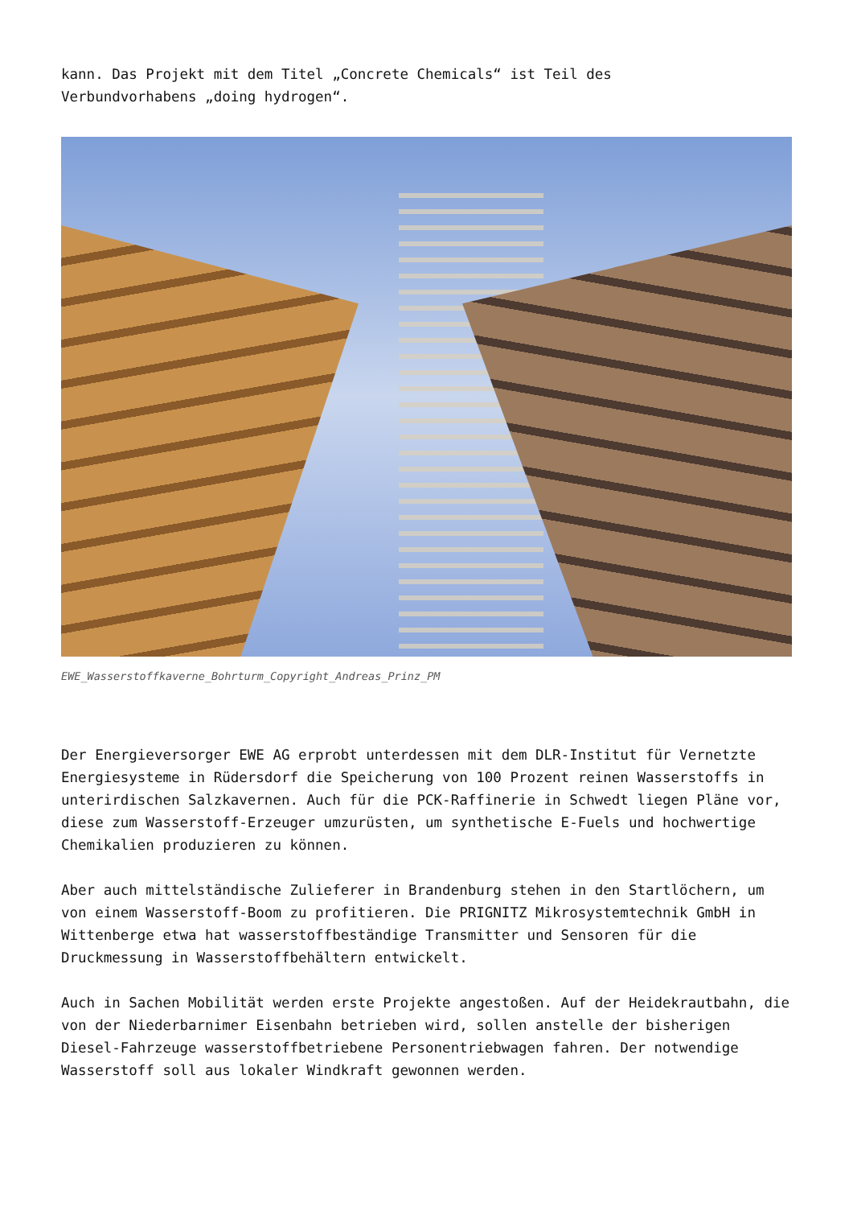kann. Das Projekt mit dem Titel „Concrete Chemicals“ ist Teil des
Verbundvorhabens „doing hydrogen“.
EWE_Wasserstoffkaverne_Bohrturm_Copyright_Andreas_Prinz_PM
Der Energieversorger EWE AG erprobt unterdessen mit dem DLR-Institut für Vernetzte Energiesysteme in Rüdersdorf die Speicherung von 100 Prozent reinen Wasserstoffs in unterirdischen Salzkavernen. Auch für die PCK-Raffinerie in Schwedt liegen Pläne vor, diese zum Wasserstoff-Erzeuger umzurüsten, um synthetische E-Fuels und hochwertige Chemikalien produzieren zu können.
Aber auch mittelständische Zulieferer in Brandenburg stehen in den Startlöchern, um von einem Wasserstoff-Boom zu profitieren. Die PRIGNITZ Mikrosystemtechnik GmbH in Wittenberge etwa hat wasserstoffbeständige Transmitter und Sensoren für die Druckmessung in Wasserstoffbehältern entwickelt.
Auch in Sachen Mobilität werden erste Projekte angestoßen. Auf der Heidekrautbahn, die von der Niederbarnimer Eisenbahn betrieben wird, sollen anstelle der bisherigen Diesel-Fahrzeuge wasserstoffbetriebene Personentriebwagen fahren. Der notwendige Wasserstoff soll aus lokaler Windkraft gewonnen werden.